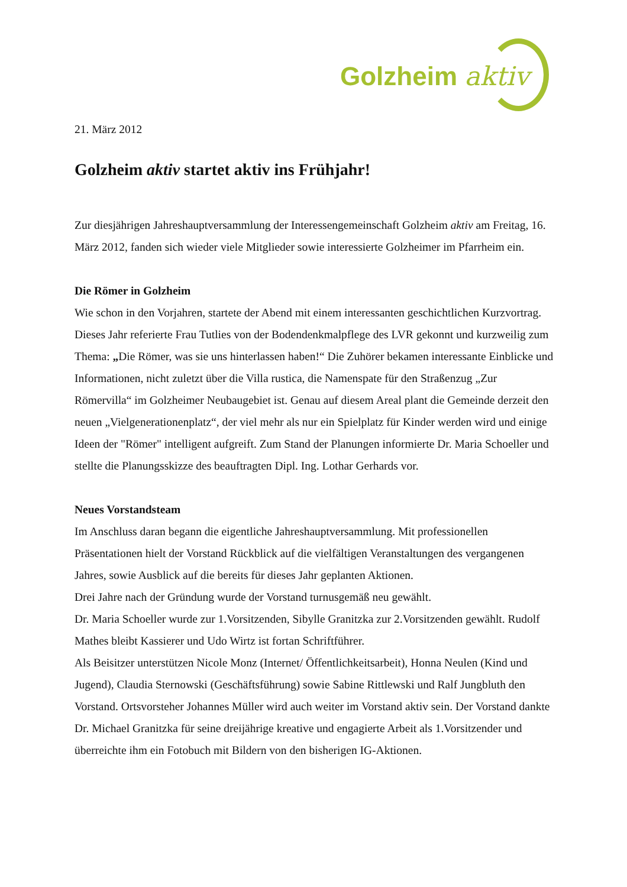Golzheim aktiv
21. März 2012
Golzheim aktiv startet aktiv ins Frühjahr!
Zur diesjährigen Jahreshauptversammlung der Interessengemeinschaft Golzheim aktiv am Freitag, 16. März 2012, fanden sich wieder viele Mitglieder sowie interessierte Golzheimer im Pfarrheim ein.
Die Römer in Golzheim
Wie schon in den Vorjahren, startete der Abend mit einem interessanten geschichtlichen Kurzvortrag. Dieses Jahr referierte Frau Tutlies von der Bodendenkmalpflege des LVR gekonnt und kurzweilig zum Thema: „Die Römer, was sie uns hinterlassen haben!“ Die Zuhörer bekamen interessante Einblicke und Informationen, nicht zuletzt über die Villa rustica, die Namenspate für den Straßenzug „Zur Römervilla“ im Golzheimer Neubaugebiet ist. Genau auf diesem Areal plant die Gemeinde derzeit den neuen „Vielgenerationenplatz“, der viel mehr als nur ein Spielplatz für Kinder werden wird und einige Ideen der "Römer" intelligent aufgreift. Zum Stand der Planungen informierte Dr. Maria Schoeller und stellte die Planungsskizze des beauftragten Dipl. Ing. Lothar Gerhards vor.
Neues Vorstandsteam
Im Anschluss daran begann die eigentliche Jahreshauptversammlung. Mit professionellen Präsentationen hielt der Vorstand Rückblick auf die vielfältigen Veranstaltungen des vergangenen Jahres, sowie Ausblick auf die bereits für dieses Jahr geplanten Aktionen.
Drei Jahre nach der Gründung wurde der Vorstand turnusgemäß neu gewählt.
Dr. Maria Schoeller wurde zur 1.Vorsitzenden, Sibylle Granitzka zur 2.Vorsitzenden gewählt. Rudolf Mathes bleibt Kassierer und Udo Wirtz ist fortan Schriftführer.
Als Beisitzer unterstützen Nicole Monz (Internet/ Öffentlichkeitsarbeit), Honna Neulen (Kind und Jugend), Claudia Sternowski (Geschäftsführung) sowie Sabine Rittlewski und Ralf Jungbluth den Vorstand. Ortsvorsteher Johannes Müller wird auch weiter im Vorstand aktiv sein. Der Vorstand dankte Dr. Michael Granitzka für seine dreijährige kreative und engagierte Arbeit als 1.Vorsitzender und überreichte ihm ein Fotobuch mit Bildern von den bisherigen IG-Aktionen.